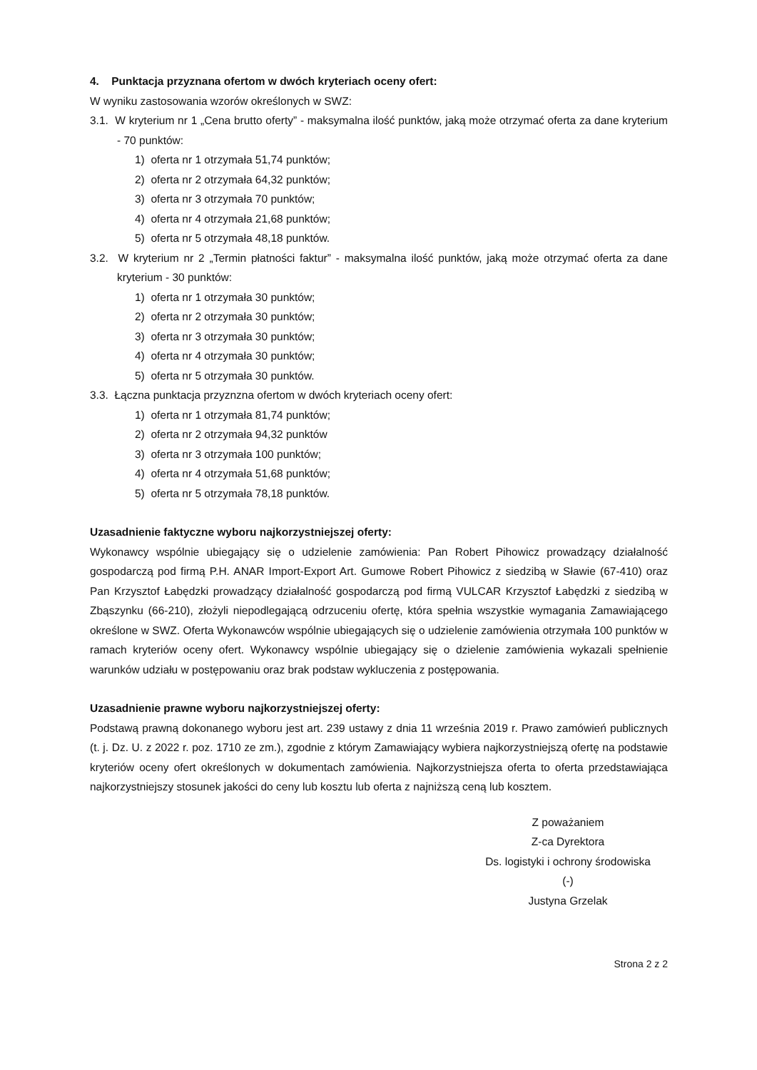4. Punktacja przyznana ofertom w dwóch kryteriach oceny ofert:
W wyniku zastosowania wzorów określonych w SWZ:
3.1. W kryterium nr 1 „Cena brutto oferty” - maksymalna ilość punktów, jaką może otrzymać oferta za dane kryterium - 70 punktów:
1) oferta nr 1 otrzymała 51,74 punktów;
2) oferta nr 2 otrzymała 64,32 punktów;
3) oferta nr 3 otrzymała 70 punktów;
4) oferta nr 4 otrzymała 21,68 punktów;
5) oferta nr 5 otrzymała 48,18 punktów.
3.2. W kryterium nr 2 „Termin płatności faktur” - maksymalna ilość punktów, jaką może otrzymać oferta za dane kryterium - 30 punktów:
1) oferta nr 1 otrzymała 30 punktów;
2) oferta nr 2 otrzymała 30 punktów;
3) oferta nr 3 otrzymała 30 punktów;
4) oferta nr 4 otrzymała 30 punktów;
5) oferta nr 5 otrzymała 30 punktów.
3.3. Łączna punktacja przyznzna ofertom w dwóch kryteriach oceny ofert:
1) oferta nr 1 otrzymała 81,74 punktów;
2) oferta nr 2 otrzymała 94,32 punktów
3) oferta nr 3 otrzymała 100 punktów;
4) oferta nr 4 otrzymała 51,68 punktów;
5) oferta nr 5 otrzymała 78,18 punktów.
Uzasadnienie faktyczne wyboru najkorzystniejszej oferty:
Wykonawcy wspólnie ubiegający się o udzielenie zamówienia: Pan Robert Pihowicz prowadzący działalność gospodarczą pod firmą P.H. ANAR Import-Export Art. Gumowe Robert Pihowicz z siedzibą w Sławie (67-410) oraz Pan Krzysztof Łabędzki prowadzący działalność gospodarczą pod firmą VULCAR Krzysztof Łabędzki z siedzibą w Zbąszynku (66-210), złożyli niepodlegającą odrzuceniu ofertę, która spełnia wszystkie wymagania Zamawiającego określone w SWZ. Oferta Wykonawców wspólnie ubiegających się o udzielenie zamówienia otrzymała 100 punktów w ramach kryteriów oceny ofert. Wykonawcy wspólnie ubiegający się o dzielenie zamówienia wykazali spełnienie warunków udziału w postępowaniu oraz brak podstaw wykluczenia z postępowania.
Uzasadnienie prawne wyboru najkorzystniejszej oferty:
Podstawą prawną dokonanego wyboru jest art. 239 ustawy z dnia 11 września 2019 r. Prawo zamówień publicznych (t. j. Dz. U. z 2022 r. poz. 1710 ze zm.), zgodnie z którym Zamawiający wybiera najkorzystniejszą ofertę na podstawie kryteriów oceny ofert określonych w dokumentach zamówienia. Najkorzystniejsza oferta to oferta przedstawiająca najkorzystniejszy stosunek jakości do ceny lub kosztu lub oferta z najniższą ceną lub kosztem.
Z poważaniem
Z-ca Dyrektora
Ds. logistyki i ochrony środowiska
(-)
Justyna Grzelak
Strona 2 z 2